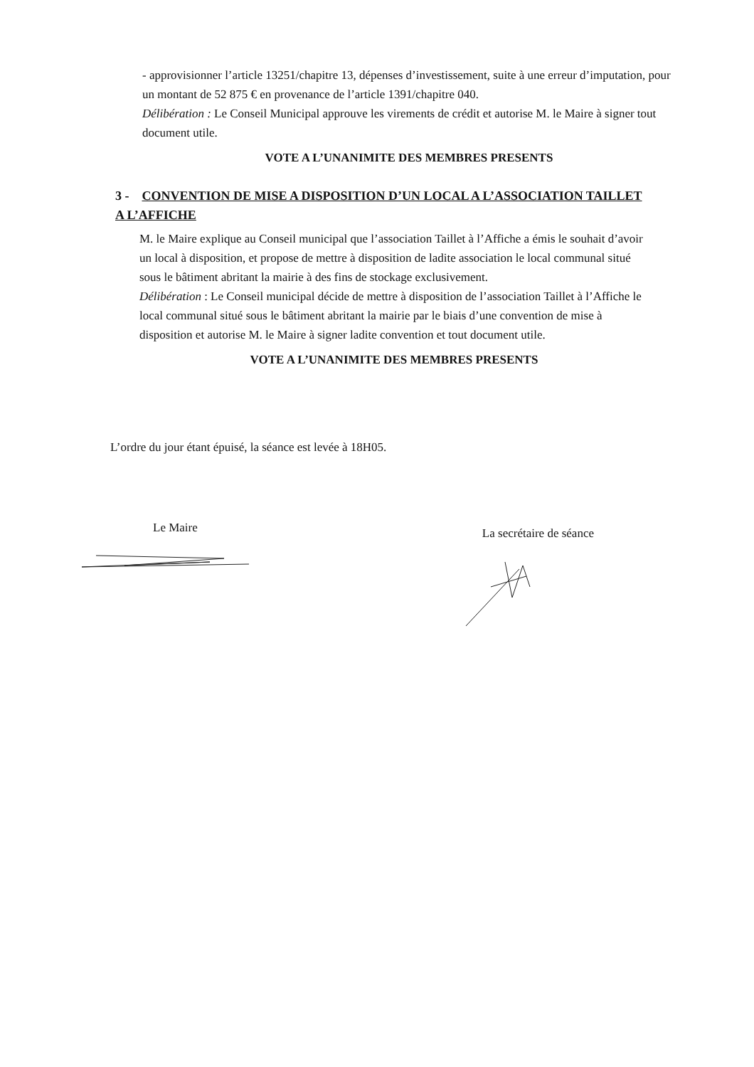- approvisionner l’article 13251/chapitre 13, dépenses d’investissement, suite à une erreur d’imputation, pour un montant de 52 875 € en provenance de l’article 1391/chapitre 040.
Délibération : Le Conseil Municipal approuve les virements de crédit et autorise M. le Maire à signer tout document utile.
VOTE A L’UNANIMITE DES MEMBRES PRESENTS
3 - CONVENTION DE MISE A DISPOSITION D’UN LOCAL A L’ASSOCIATION TAILLET A L’AFFICHE
M. le Maire explique au Conseil municipal que l’association Taillet à l’Affiche a émis le souhait d’avoir un local à disposition, et propose de mettre à disposition de ladite association le local communal situé sous le bâtiment abritant la mairie à des fins de stockage exclusivement.
Délibération : Le Conseil municipal décide de mettre à disposition de l’association Taillet à l’Affiche le local communal situé sous le bâtiment abritant la mairie par le biais d’une convention de mise à disposition et autorise M. le Maire à signer ladite convention et tout document utile.
VOTE A L’UNANIMITE DES MEMBRES PRESENTS
L’ordre du jour étant épuisé, la séance est levée à 18H05.
Le Maire La secrétaire de séance